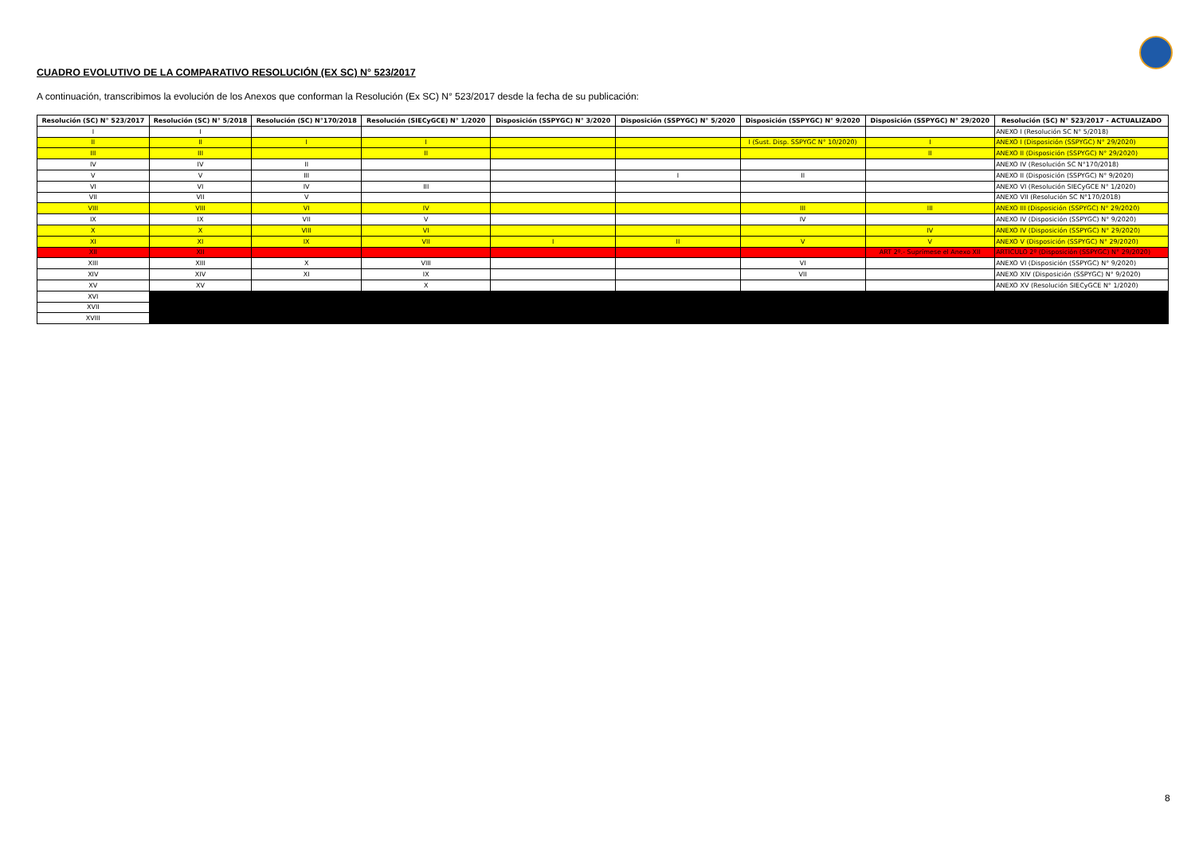CUADRO EVOLUTIVO DE LA COMPARATIVO RESOLUCIÓN (EX SC) N° 523/2017
A continuación, transcribimos la evolución de los Anexos que conforman la Resolución (Ex SC) N° 523/2017 desde la fecha de su publicación:
| Resolución (SC) N° 523/2017 | Resolución (SC) N° 5/2018 | Resolución (SC) N°170/2018 | Resolución (SIECyGCE) N° 1/2020 | Disposición (SSPYGC) N° 3/2020 | Disposición (SSPYGC) N° 5/2020 | Disposición (SSPYGC) N° 9/2020 | Disposición (SSPYGC) N° 29/2020 | Resolución (SC) N° 523/2017 - ACTUALIZADO |
| --- | --- | --- | --- | --- | --- | --- | --- | --- |
| I | I | | | | | | | ANEXO I (Resolución SC N° 5/2018) |
| II | II | I | I | | | I (Sust. Disp. SSPYGC N° 10/2020) | I | ANEXO I (Disposición (SSPYGC) N° 29/2020) |
| III | III | | II | | | | II | ANEXO II (Disposición (SSPYGC) N° 29/2020) |
| IV | IV | II | | | | | | ANEXO IV (Resolución SC N°170/2018) |
| V | V | III | | | I | II | | ANEXO II (Disposición (SSPYGC) N° 9/2020) |
| VI | VI | IV | III | | | | | ANEXO VI (Resolución SIECyGCE N° 1/2020) |
| VII | VII | V | | | | | | ANEXO VII (Resolución SC N°170/2018) |
| VIII | VIII | VI | IV | | | III | III | ANEXO III (Disposición (SSPYGC) N° 29/2020) |
| IX | IX | VII | V | | | IV | | ANEXO IV (Disposición (SSPYGC) N° 9/2020) |
| X | X | VIII | VI | | | | IV | ANEXO IV (Disposición (SSPYGC) N° 29/2020) |
| XI | XI | IX | VII | I | II | V | V | ANEXO V (Disposición (SSPYGC) N° 29/2020) |
| XII | XII | | | | | | ART 2º.- Suprímese el Anexo XII | ARTÍCULO 2º (Disposición (SSPYGC) N° 29/2020) |
| XIII | XIII | X | VIII | | | VI | | ANEXO VI (Disposición (SSPYGC) N° 9/2020) |
| XIV | XIV | XI | IX | | | VII | | ANEXO XIV (Disposición (SSPYGC) N° 9/2020) |
| XV | XV | | X | | | | | ANEXO XV (Resolución SIECyGCE N° 1/2020) |
| XVI | | | | | | | | |
| XVII | | | | | | | | |
| XVIII | | | | | | | | |
8